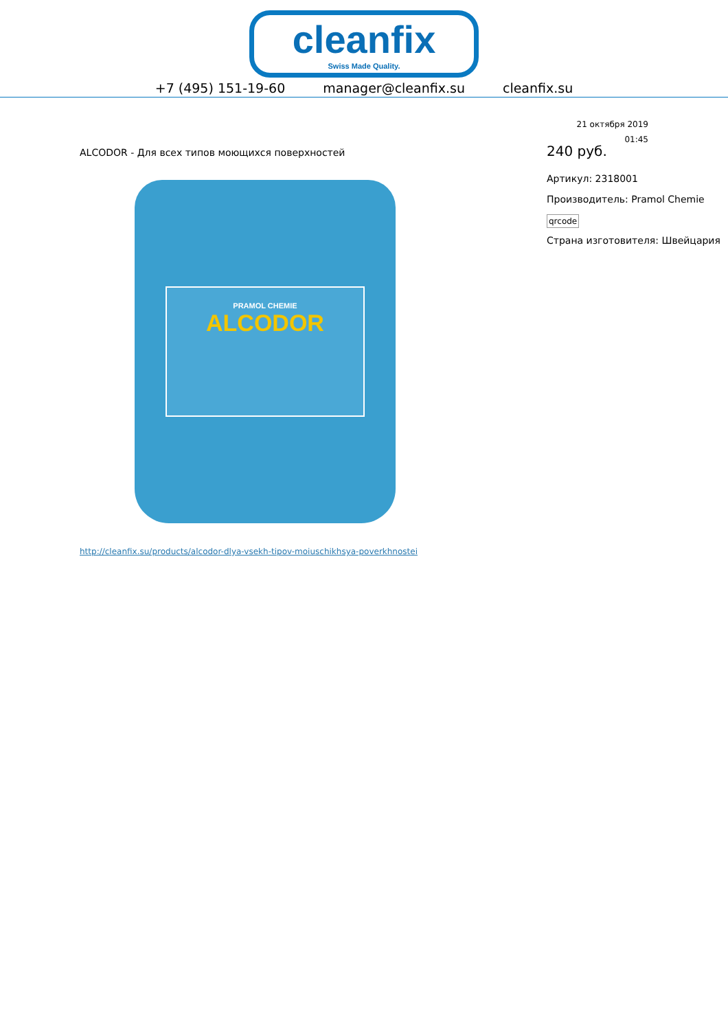cleanfix
Swiss Made Quality.
+7 (495) 151-19-60 manager@cleanfix.su cleanfix.su
21 октября 2019
01:45
ALCODOR - Для всех типов моющихся поверхностей
PRAMOL CHEMIE
ALCODOR
http://cleanfix.su/products/alcodor-dlya-vsekh-tipov-moiuschikhsya-poverkhnostei
240 руб.
Артикул: 2318001
Производитель: Pramol Chemie
qrcode
Страна изготовителя: Швейцария